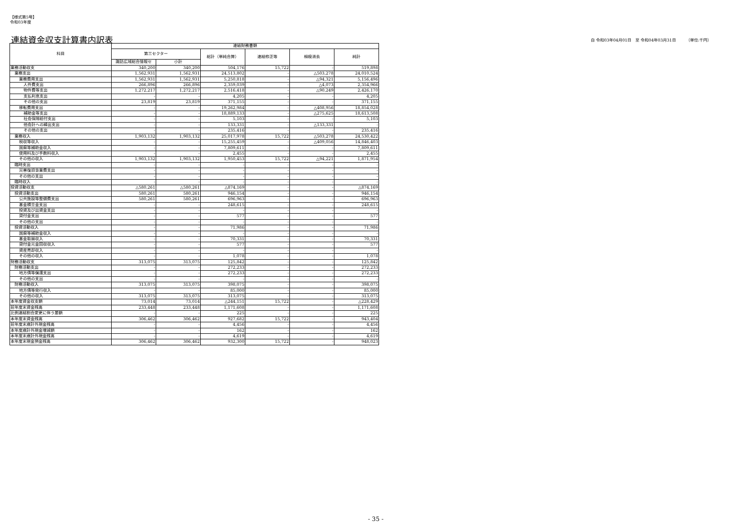【様式第5号】
令和03年度
連結資金収支計算書内訳表
自 令和03年04月01日　至 令和04年03月31日　　　（単位:千円）
| 科目 | 連結財務書類 | | | | | |
| --- | --- | --- | --- | --- | --- | --- |
| | 第三セクター | | 総計（単純合算） | 連結修正等 | 相殺消去 | 純計 |
| | 諏訪広域総合情報セ | 小計 | | | | |
| 業務活動収支 | 340,200 | 340,200 | 504,176 | 15,722 | - | 519,898 |
| 業務支出 | 1,562,931 | 1,562,931 | 24,513,802 | - | △503,278 | 24,010,524 |
| 業務費用支出 | 1,562,931 | 1,562,931 | 5,250,818 | - | △94,321 | 5,156,496 |
| 人件費支出 | 266,896 | 266,896 | 2,359,039 | - | △4,073 | 2,354,966 |
| 物件費等支出 | 1,272,217 | 1,272,217 | 2,516,418 | - | △90,249 | 2,426,170 |
| 支払利息支出 | - | - | 4,205 | - | - | 4,205 |
| その他の支出 | 23,819 | 23,819 | 371,155 | - | - | 371,155 |
| 移転費用支出 | - | - | 19,262,984 | - | △408,956 | 18,854,028 |
| 補助金等支出 | - | - | 18,889,133 | - | △275,625 | 18,613,508 |
| 社会保障給付支出 | - | - | 5,103 | - | - | 5,103 |
| 他会計への繰出支出 | - | - | 133,331 | - | △133,331 | - |
| その他の支出 | - | - | 235,416 | - | - | 235,416 |
| 業務収入 | 1,903,132 | 1,903,132 | 25,017,978 | 15,722 | △503,278 | 24,530,422 |
| 税収等収入 | - | - | 15,255,459 | - | △409,056 | 14,846,403 |
| 国県等補助金収入 | - | - | 7,809,611 | - | - | 7,809,611 |
| 使用料及び手数料収入 | - | - | 2,455 | - | - | 2,455 |
| その他の収入 | 1,903,132 | 1,903,132 | 1,950,453 | 15,722 | △94,221 | 1,871,954 |
| 臨時支出 | - | - | - | - | - | - |
| 災害復旧事業費支出 | - | - | - | - | - | - |
| その他の支出 | - | - | - | - | - | - |
| 臨時収入 | - | - | - | - | - | - |
| 投資活動収支 | △580,261 | △580,261 | △874,169 | - | - | △874,169 |
| 投資活動支出 | 580,261 | 580,261 | 946,154 | - | - | 946,154 |
| 公共施設等整備費支出 | 580,261 | 580,261 | 696,963 | - | - | 696,963 |
| 基金積立金支出 | - | - | 248,615 | - | - | 248,615 |
| 投資及び出資金支出 | - | - | - | - | - | - |
| 貸付金支出 | - | - | 577 | - | - | 577 |
| その他の支出 | - | - | - | - | - | - |
| 投資活動収入 | - | - | 71,986 | - | - | 71,986 |
| 国県等補助金収入 | - | - | - | - | - | - |
| 基金取崩収入 | - | - | 70,331 | - | - | 70,331 |
| 貸付金元金回収収入 | - | - | 577 | - | - | 577 |
| 資産売却収入 | - | - | - | - | - | - |
| その他の収入 | - | - | 1,078 | - | - | 1,078 |
| 財務活動収支 | 313,075 | 313,075 | 125,842 | - | - | 125,842 |
| 財務活動支出 | - | - | 272,233 | - | - | 272,233 |
| 地方債等償還支出 | - | - | 272,233 | - | - | 272,233 |
| その他の支出 | - | - | - | - | - | - |
| 財務活動収入 | 313,075 | 313,075 | 398,075 | - | - | 398,075 |
| 地方債等発行収入 | - | - | 85,000 | - | - | 85,000 |
| その他の収入 | 313,075 | 313,075 | 313,075 | - | - | 313,075 |
| 本年度資金収支額 | 73,014 | 73,014 | △244,151 | 15,722 | - | △228,429 |
| 前年度末資金残高 | 233,448 | 233,448 | 1,171,608 | - | - | 1,171,608 |
| 比例連結割合変更に伴う差額 | - | - | 225 | - | - | 225 |
| 本年度末資金残高 | 306,462 | 306,462 | 927,682 | 15,722 | - | 943,404 |
| 前年度末歳計外現金残高 | - | - | 4,456 | - | - | 4,456 |
| 本年度歳計外現金増減額 | - | - | 162 | - | - | 162 |
| 本年度末歳計外現金残高 | - | - | 4,619 | - | - | 4,619 |
| 本年度末現金預金残高 | 306,462 | 306,462 | 932,300 | 15,722 | - | 948,023 |
- 35 -